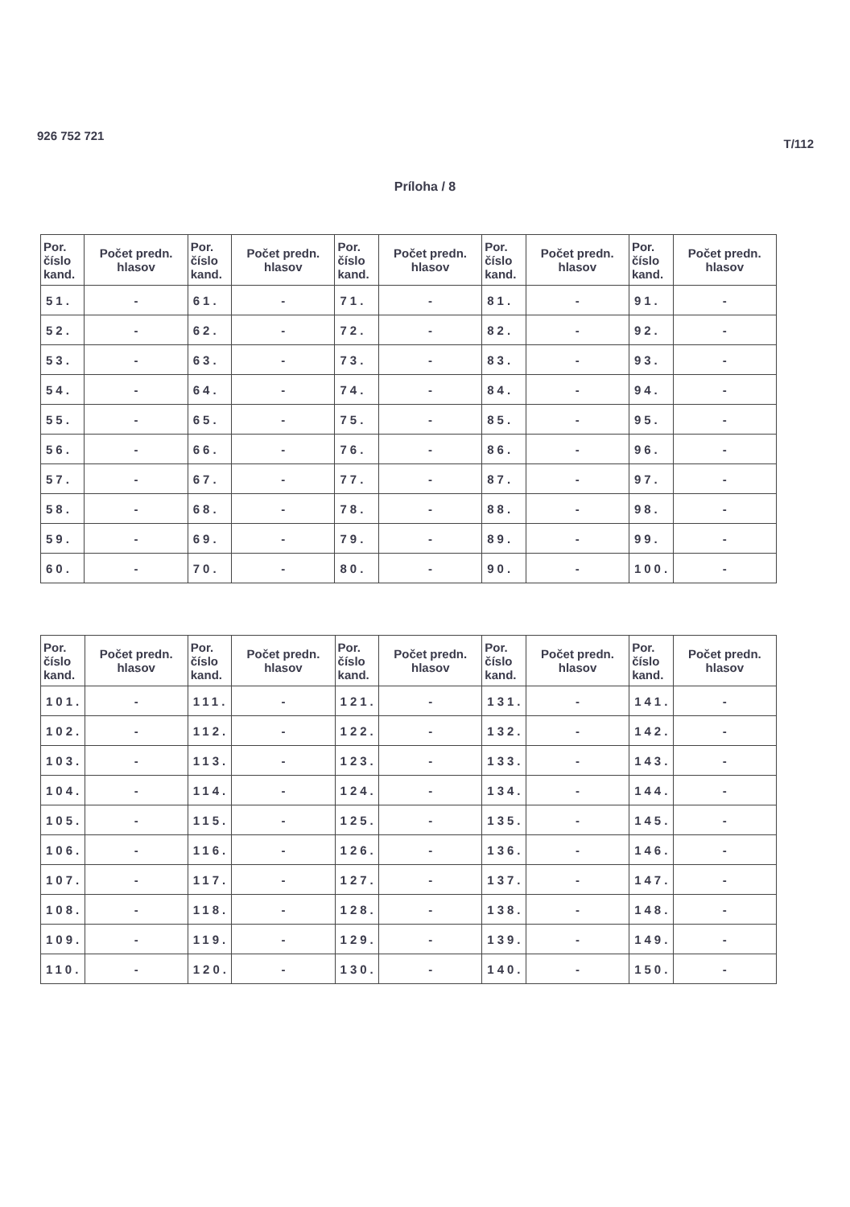926 752 721
T/112
Príloha / 8
| Por. číslo kand. | Počet predn. hlasov | Por. číslo kand. | Počet predn. hlasov | Por. číslo kand. | Počet predn. hlasov | Por. číslo kand. | Počet predn. hlasov | Por. číslo kand. | Počet predn. hlasov |
| --- | --- | --- | --- | --- | --- | --- | --- | --- | --- |
| 51. | - | 61. | - | 71. | - | 81. | - | 91. | - |
| 52. | - | 62. | - | 72. | - | 82. | - | 92. | - |
| 53. | - | 63. | - | 73. | - | 83. | - | 93. | - |
| 54. | - | 64. | - | 74. | - | 84. | - | 94. | - |
| 55. | - | 65. | - | 75. | - | 85. | - | 95. | - |
| 56. | - | 66. | - | 76. | - | 86. | - | 96. | - |
| 57. | - | 67. | - | 77. | - | 87. | - | 97. | - |
| 58. | - | 68. | - | 78. | - | 88. | - | 98. | - |
| 59. | - | 69. | - | 79. | - | 89. | - | 99. | - |
| 60. | - | 70. | - | 80. | - | 90. | - | 100. | - |
| Por. číslo kand. | Počet predn. hlasov | Por. číslo kand. | Počet predn. hlasov | Por. číslo kand. | Počet predn. hlasov | Por. číslo kand. | Počet predn. hlasov | Por. číslo kand. | Počet predn. hlasov |
| --- | --- | --- | --- | --- | --- | --- | --- | --- | --- |
| 101. | - | 111. | - | 121. | - | 131. | - | 141. | - |
| 102. | - | 112. | - | 122. | - | 132. | - | 142. | - |
| 103. | - | 113. | - | 123. | - | 133. | - | 143. | - |
| 104. | - | 114. | - | 124. | - | 134. | - | 144. | - |
| 105. | - | 115. | - | 125. | - | 135. | - | 145. | - |
| 106. | - | 116. | - | 126. | - | 136. | - | 146. | - |
| 107. | - | 117. | - | 127. | - | 137. | - | 147. | - |
| 108. | - | 118. | - | 128. | - | 138. | - | 148. | - |
| 109. | - | 119. | - | 129. | - | 139. | - | 149. | - |
| 110. | - | 120. | - | 130. | - | 140. | - | 150. | - |